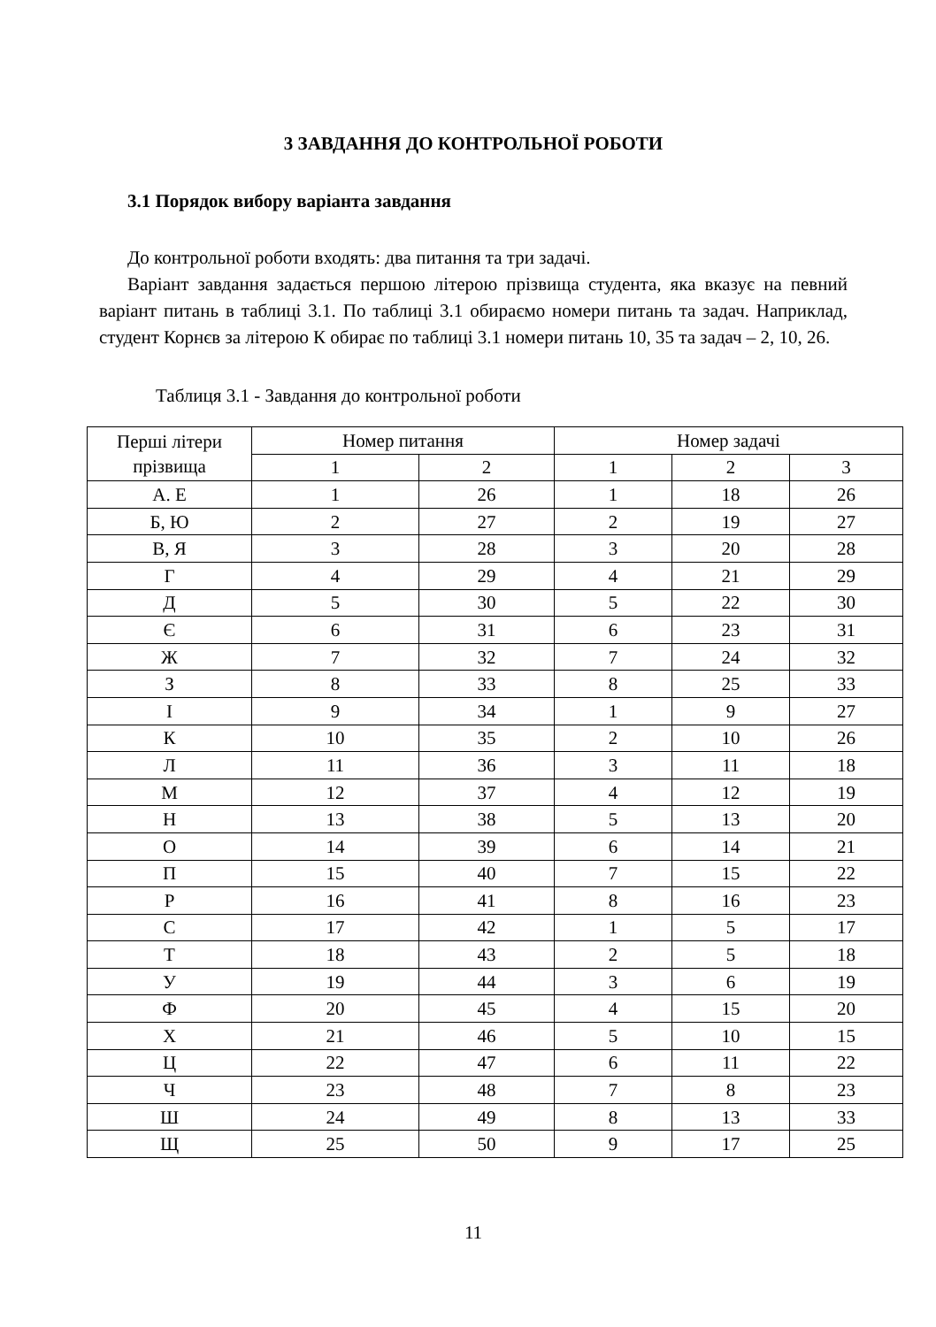3 ЗАВДАННЯ ДО КОНТРОЛЬНОЇ РОБОТИ
3.1 Порядок вибору варіанта завдання
До контрольної роботи входять: два питання та три задачі.
Варіант завдання задається першою літерою прізвища студента, яка вказує на певний варіант питань в таблиці 3.1. По таблиці 3.1 обираємо номери питань та задач. Наприклад, студент Корнєв за літерою К обирає по таблиці 3.1 номери питань 10, 35 та задач – 2, 10, 26.
Таблиця 3.1 - Завдання до контрольної роботи
| Перші літери прізвища | Номер питання | | Номер задачі | | |
| --- | --- | --- | --- | --- | --- |
| | 1 | 2 | 1 | 2 | 3 |
| А. Е | 1 | 26 | 1 | 18 | 26 |
| Б, Ю | 2 | 27 | 2 | 19 | 27 |
| В, Я | 3 | 28 | 3 | 20 | 28 |
| Г | 4 | 29 | 4 | 21 | 29 |
| Д | 5 | 30 | 5 | 22 | 30 |
| Є | 6 | 31 | 6 | 23 | 31 |
| Ж | 7 | 32 | 7 | 24 | 32 |
| З | 8 | 33 | 8 | 25 | 33 |
| І | 9 | 34 | 1 | 9 | 27 |
| К | 10 | 35 | 2 | 10 | 26 |
| Л | 11 | 36 | 3 | 11 | 18 |
| М | 12 | 37 | 4 | 12 | 19 |
| Н | 13 | 38 | 5 | 13 | 20 |
| О | 14 | 39 | 6 | 14 | 21 |
| П | 15 | 40 | 7 | 15 | 22 |
| Р | 16 | 41 | 8 | 16 | 23 |
| С | 17 | 42 | 1 | 5 | 17 |
| Т | 18 | 43 | 2 | 5 | 18 |
| У | 19 | 44 | 3 | 6 | 19 |
| Ф | 20 | 45 | 4 | 15 | 20 |
| Х | 21 | 46 | 5 | 10 | 15 |
| Ц | 22 | 47 | 6 | 11 | 22 |
| Ч | 23 | 48 | 7 | 8 | 23 |
| Ш | 24 | 49 | 8 | 13 | 33 |
| Щ | 25 | 50 | 9 | 17 | 25 |
11